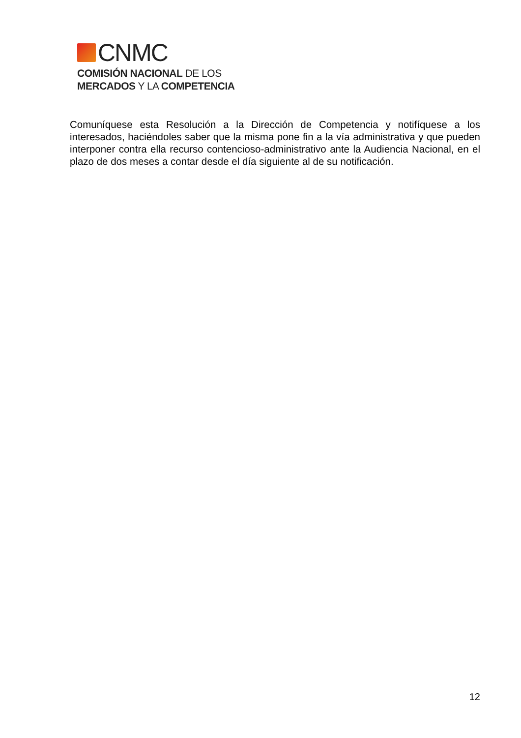CNMC
COMISIÓN NACIONAL DE LOS
MERCADOS Y LA COMPETENCIA
Comuníquese esta Resolución a la Dirección de Competencia y notifíquese a los interesados, haciéndoles saber que la misma pone fin a la vía administrativa y que pueden interponer contra ella recurso contencioso-administrativo ante la Audiencia Nacional, en el plazo de dos meses a contar desde el día siguiente al de su notificación.
12